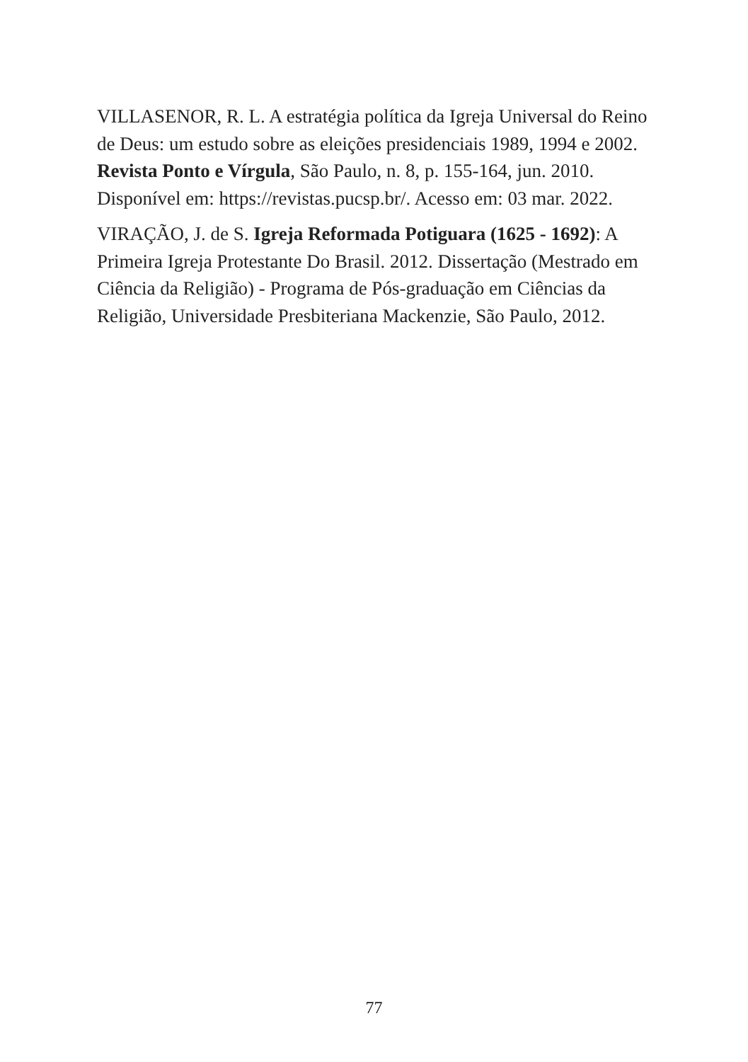VILLASENOR, R. L. A estratégia política da Igreja Universal do Reino de Deus: um estudo sobre as eleições presidenciais 1989, 1994 e 2002. Revista Ponto e Vírgula, São Paulo, n. 8, p. 155-164, jun. 2010. Disponível em: https://revistas.pucsp.br/. Acesso em: 03 mar. 2022.
VIRAÇÃO, J. de S. Igreja Reformada Potiguara (1625 - 1692): A Primeira Igreja Protestante Do Brasil. 2012. Dissertação (Mestrado em Ciência da Religião) - Programa de Pós-graduação em Ciências da Religião, Universidade Presbiteriana Mackenzie, São Paulo, 2012.
77